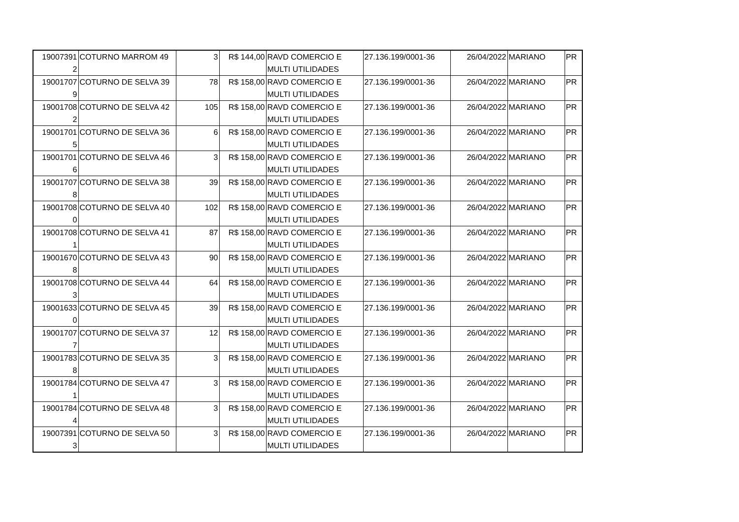| 19007391 | COTURNO MARROM 49 | 3 | R$ 144,00 | RAVD COMERCIO E | 27.136.199/0001-36 | 26/04/2022 | MARIANO | PR |
| 2 | | | | MULTI UTILIDADES | | | | |
| 19001707 | COTURNO DE SELVA 39 | 78 | R$ 158,00 | RAVD COMERCIO E | 27.136.199/0001-36 | 26/04/2022 | MARIANO | PR |
| 9 | | | | MULTI UTILIDADES | | | | |
| 19001708 | COTURNO DE SELVA 42 | 105 | R$ 158,00 | RAVD COMERCIO E | 27.136.199/0001-36 | 26/04/2022 | MARIANO | PR |
| 2 | | | | MULTI UTILIDADES | | | | |
| 19001701 | COTURNO DE SELVA 36 | 6 | R$ 158,00 | RAVD COMERCIO E | 27.136.199/0001-36 | 26/04/2022 | MARIANO | PR |
| 5 | | | | MULTI UTILIDADES | | | | |
| 19001701 | COTURNO DE SELVA 46 | 3 | R$ 158,00 | RAVD COMERCIO E | 27.136.199/0001-36 | 26/04/2022 | MARIANO | PR |
| 6 | | | | MULTI UTILIDADES | | | | |
| 19001707 | COTURNO DE SELVA 38 | 39 | R$ 158,00 | RAVD COMERCIO E | 27.136.199/0001-36 | 26/04/2022 | MARIANO | PR |
| 8 | | | | MULTI UTILIDADES | | | | |
| 19001708 | COTURNO DE SELVA 40 | 102 | R$ 158,00 | RAVD COMERCIO E | 27.136.199/0001-36 | 26/04/2022 | MARIANO | PR |
| 0 | | | | MULTI UTILIDADES | | | | |
| 19001708 | COTURNO DE SELVA 41 | 87 | R$ 158,00 | RAVD COMERCIO E | 27.136.199/0001-36 | 26/04/2022 | MARIANO | PR |
| 1 | | | | MULTI UTILIDADES | | | | |
| 19001670 | COTURNO DE SELVA 43 | 90 | R$ 158,00 | RAVD COMERCIO E | 27.136.199/0001-36 | 26/04/2022 | MARIANO | PR |
| 8 | | | | MULTI UTILIDADES | | | | |
| 19001708 | COTURNO DE SELVA 44 | 64 | R$ 158,00 | RAVD COMERCIO E | 27.136.199/0001-36 | 26/04/2022 | MARIANO | PR |
| 3 | | | | MULTI UTILIDADES | | | | |
| 19001633 | COTURNO DE SELVA 45 | 39 | R$ 158,00 | RAVD COMERCIO E | 27.136.199/0001-36 | 26/04/2022 | MARIANO | PR |
| 0 | | | | MULTI UTILIDADES | | | | |
| 19001707 | COTURNO DE SELVA 37 | 12 | R$ 158,00 | RAVD COMERCIO E | 27.136.199/0001-36 | 26/04/2022 | MARIANO | PR |
| 7 | | | | MULTI UTILIDADES | | | | |
| 19001783 | COTURNO DE SELVA 35 | 3 | R$ 158,00 | RAVD COMERCIO E | 27.136.199/0001-36 | 26/04/2022 | MARIANO | PR |
| 8 | | | | MULTI UTILIDADES | | | | |
| 19001784 | COTURNO DE SELVA 47 | 3 | R$ 158,00 | RAVD COMERCIO E | 27.136.199/0001-36 | 26/04/2022 | MARIANO | PR |
| 1 | | | | MULTI UTILIDADES | | | | |
| 19001784 | COTURNO DE SELVA 48 | 3 | R$ 158,00 | RAVD COMERCIO E | 27.136.199/0001-36 | 26/04/2022 | MARIANO | PR |
| 4 | | | | MULTI UTILIDADES | | | | |
| 19007391 | COTURNO DE SELVA 50 | 3 | R$ 158,00 | RAVD COMERCIO E | 27.136.199/0001-36 | 26/04/2022 | MARIANO | PR |
| 3 | | | | MULTI UTILIDADES | | | | |